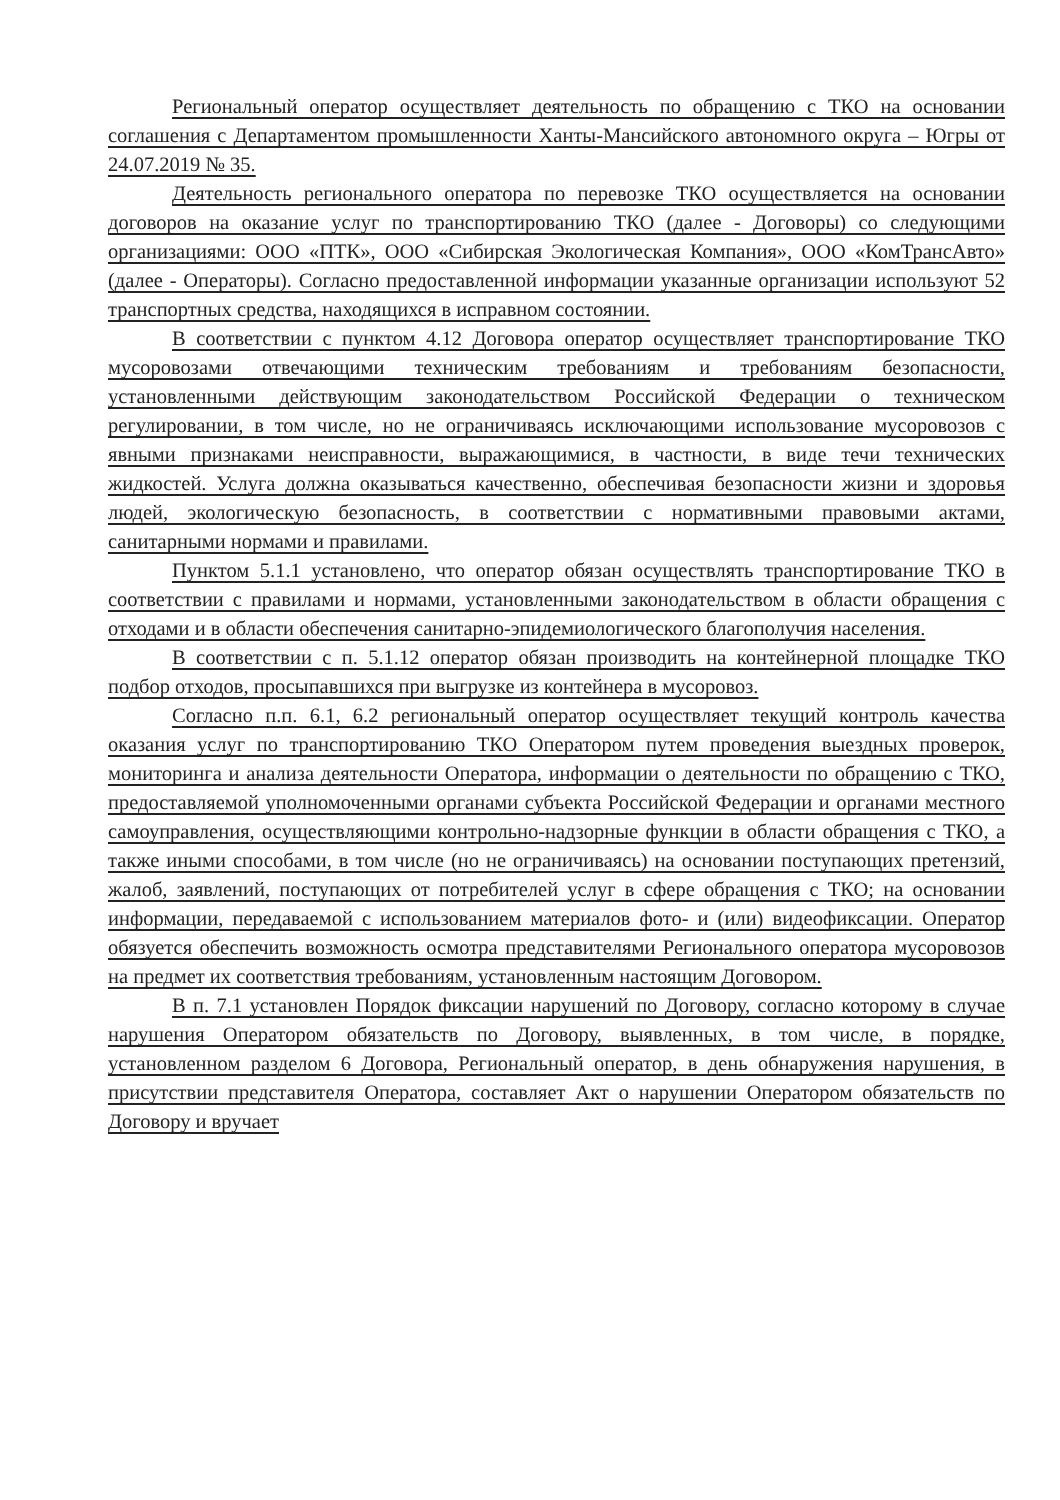Региональный оператор осуществляет деятельность по обращению с ТКО на основании соглашения с Департаментом промышленности Ханты-Мансийского автономного округа – Югры от 24.07.2019 № 35.
Деятельность регионального оператора по перевозке ТКО осуществляется на основании договоров на оказание услуг по транспортированию ТКО (далее - Договоры) со следующими организациями: ООО «ПТК», ООО «Сибирская Экологическая Компания», ООО «КомТрансАвто» (далее - Операторы). Согласно предоставленной информации указанные организации используют 52 транспортных средства, находящихся в исправном состоянии.
В соответствии с пунктом 4.12 Договора оператор осуществляет транспортирование ТКО мусоровозами отвечающими техническим требованиям и требованиям безопасности, установленными действующим законодательством Российской Федерации о техническом регулировании, в том числе, но не ограничиваясь исключающими использование мусоровозов с явными признаками неисправности, выражающимися, в частности, в виде течи технических жидкостей. Услуга должна оказываться качественно, обеспечивая безопасности жизни и здоровья людей, экологическую безопасность, в соответствии с нормативными правовыми актами, санитарными нормами и правилами.
Пунктом 5.1.1 установлено, что оператор обязан осуществлять транспортирование ТКО в соответствии с правилами и нормами, установленными законодательством в области обращения с отходами и в области обеспечения санитарно-эпидемиологического благополучия населения.
В соответствии с п. 5.1.12 оператор обязан производить на контейнерной площадке ТКО подбор отходов, просыпавшихся при выгрузке из контейнера в мусоровоз.
Согласно п.п. 6.1, 6.2 региональный оператор осуществляет текущий контроль качества оказания услуг по транспортированию ТКО Оператором путем проведения выездных проверок, мониторинга и анализа деятельности Оператора, информации о деятельности по обращению с ТКО, предоставляемой уполномоченными органами субъекта Российской Федерации и органами местного самоуправления, осуществляющими контрольно-надзорные функции в области обращения с ТКО, а также иными способами, в том числе (но не ограничиваясь) на основании поступающих претензий, жалоб, заявлений, поступающих от потребителей услуг в сфере обращения с ТКО; на основании информации, передаваемой с использованием материалов фото- и (или) видеофиксации. Оператор обязуется обеспечить возможность осмотра представителями Регионального оператора мусоровозов на предмет их соответствия требованиям, установленным настоящим Договором.
В п. 7.1 установлен Порядок фиксации нарушений по Договору, согласно которому в случае нарушения Оператором обязательств по Договору, выявленных, в том числе, в порядке, установленном разделом 6 Договора, Региональный оператор, в день обнаружения нарушения, в присутствии представителя Оператора, составляет Акт о нарушении Оператором обязательств по Договору и вручает